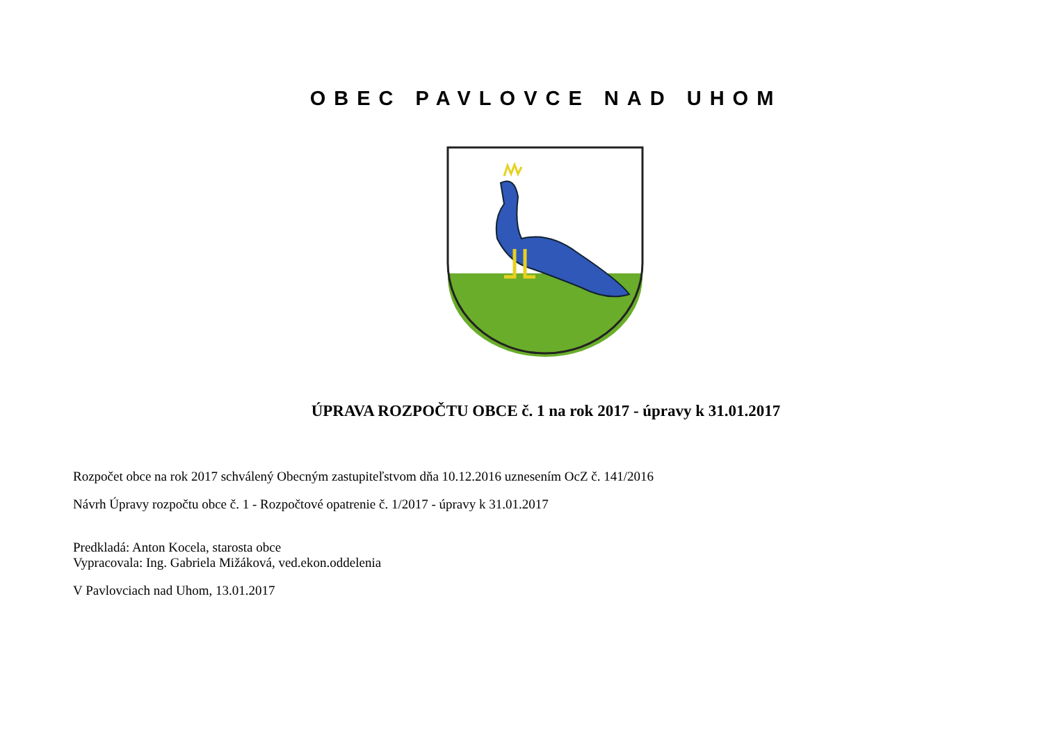OBEC PAVLOVCE NAD UHOM
ÚPRAVA ROZPOČTU OBCE č. 1 na rok 2017 - úpravy k 31.01.2017
Rozpočet obce na rok 2017 schválený Obecným zastupiteľstvom dňa 10.12.2016 uznesením OcZ č. 141/2016
Návrh Úpravy rozpočtu obce č. 1 - Rozpočtové opatrenie č. 1/2017 - úpravy k 31.01.2017
Predkladá: Anton Kocela, starosta obce
Vypracovala: Ing. Gabriela Mižáková, ved.ekon.oddelenia
V Pavlovciach nad Uhom, 13.01.2017